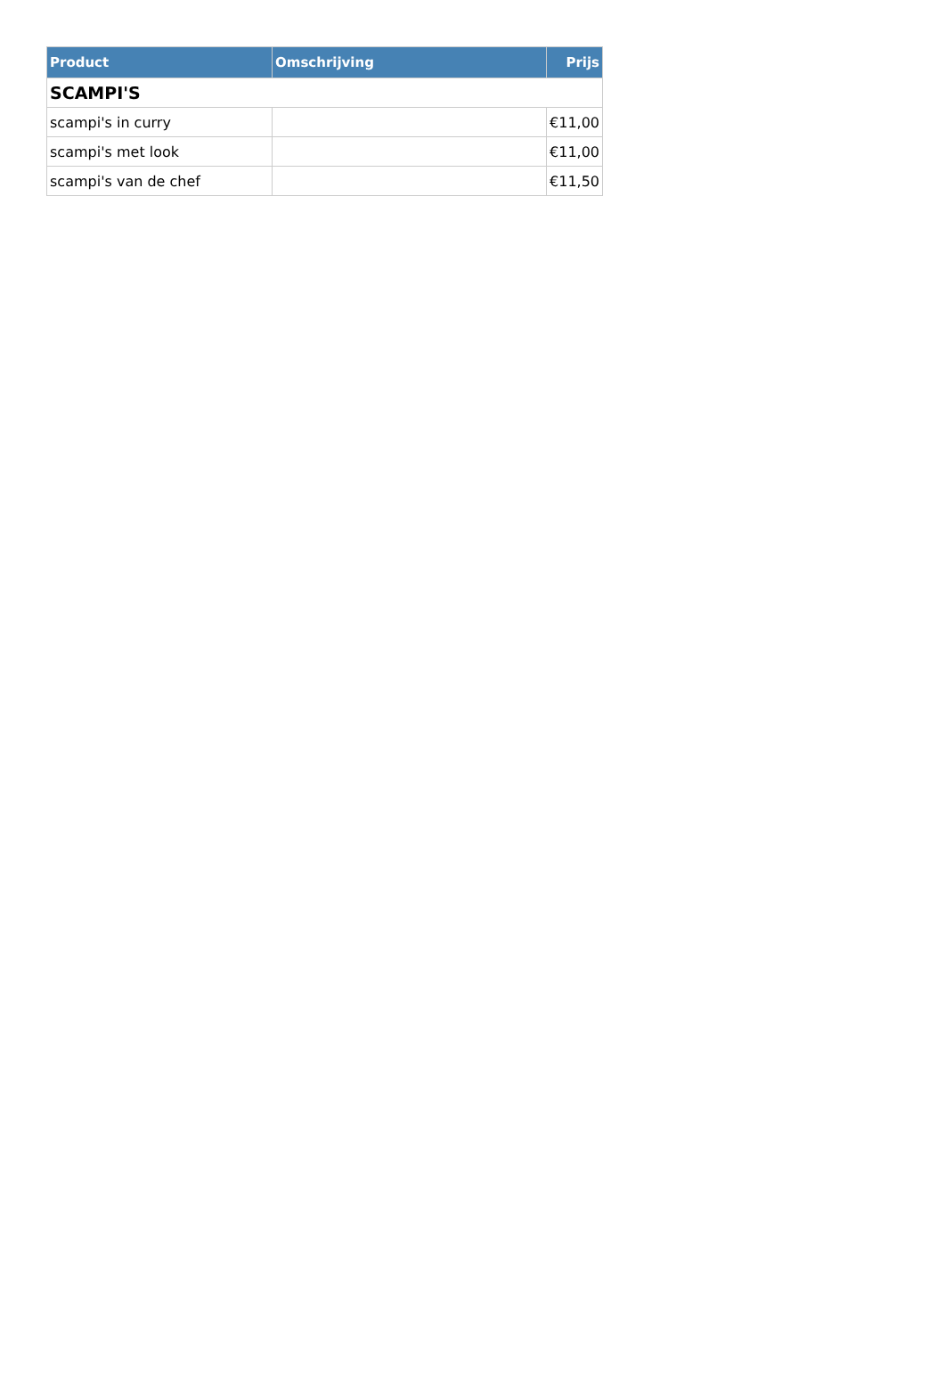| Product | Omschrijving | Prijs |
| --- | --- | --- |
| SCAMPI'S | | |
| scampi's in curry | | €11,00 |
| scampi's met look | | €11,00 |
| scampi's van de chef | | €11,50 |